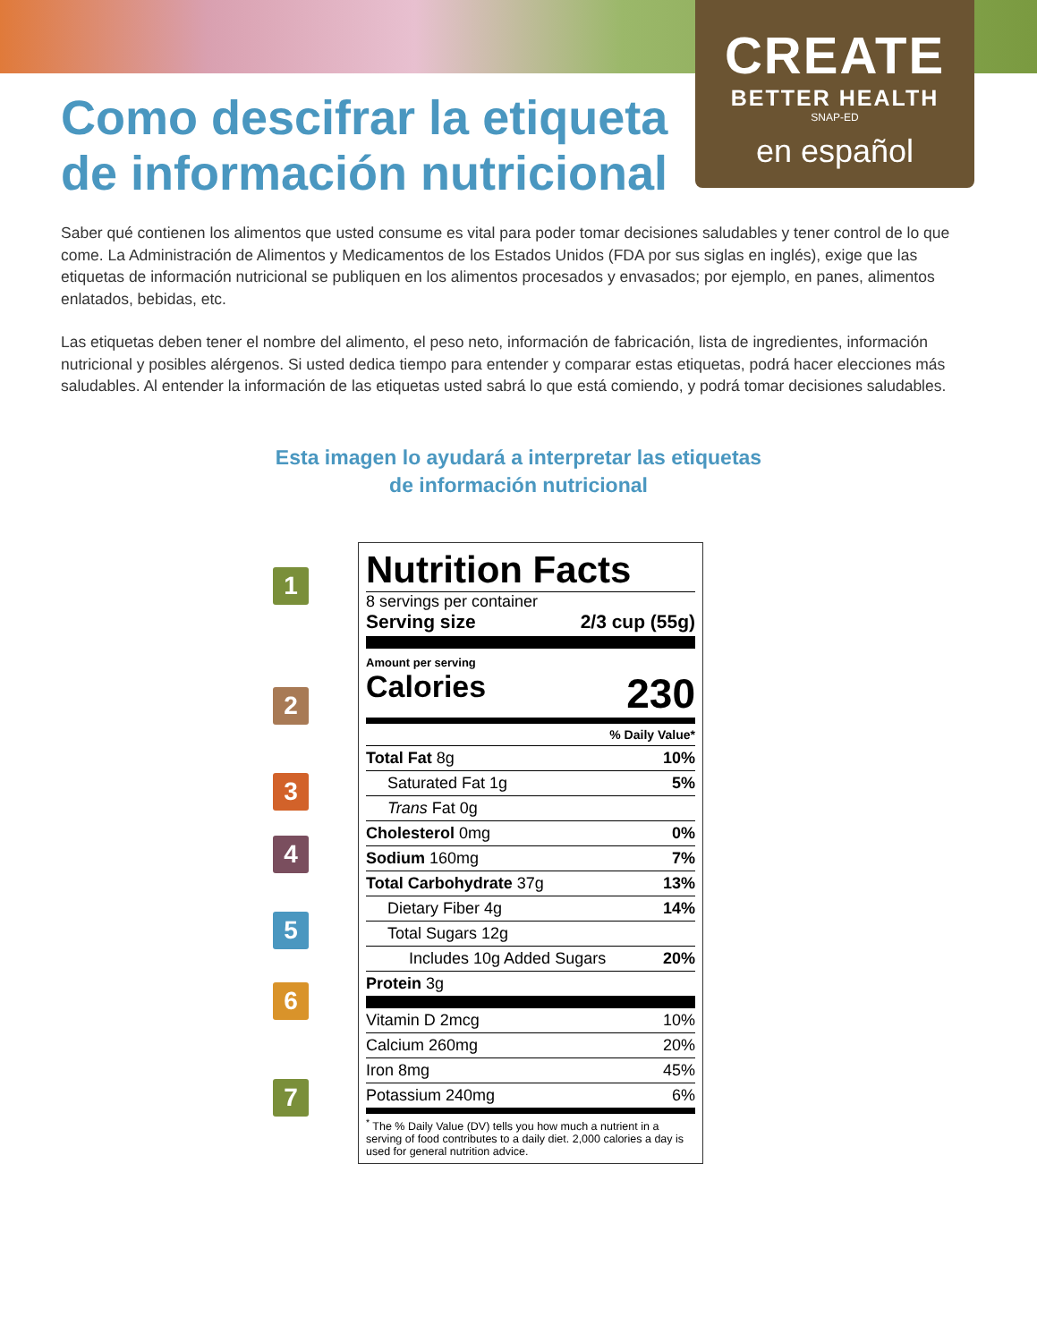CREATE
BETTER HEALTH
SNAP-ED
en español
Como descifrar la etiqueta de información nutricional
Saber qué contienen los alimentos que usted consume es vital para poder tomar decisiones saludables y tener control de lo que come. La Administración de Alimentos y Medicamentos de los Estados Unidos (FDA por sus siglas en inglés), exige que las etiquetas de información nutricional se publiquen en los alimentos procesados y envasados; por ejemplo, en panes, alimentos enlatados, bebidas, etc.
Las etiquetas deben tener el nombre del alimento, el peso neto, información de fabricación, lista de ingredientes, información nutricional y posibles alérgenos. Si usted dedica tiempo para entender y comparar estas etiquetas, podrá hacer elecciones más saludables. Al entender la información de las etiquetas usted sabrá lo que está comiendo, y podrá tomar decisiones saludables.
Esta imagen lo ayudará a interpretar las etiquetas
de información nutricional
1
2
3
4
5
6
7
Nutrition Facts
8 servings per container
Serving size 2/3 cup (55g)
Amount per serving
Calories 230
% Daily Value*
| Total Fat 8g | 10% |
| Saturated Fat 1g | 5% |
| Trans Fat 0g | |
| Cholesterol 0mg | 0% |
| Sodium 160mg | 7% |
| Total Carbohydrate 37g | 13% |
| Dietary Fiber 4g | 14% |
| Total Sugars 12g | |
| Includes 10g Added Sugars | 20% |
| Protein 3g | |
| Vitamin D 2mcg | 10% |
| Calcium 260mg | 20% |
| Iron 8mg | 45% |
| Potassium 240mg | 6% |
<sup>*</sup> The % Daily Value (DV) tells you how much a nutrient in a serving of food contributes to a daily diet. 2,000 calories a day is used for general nutrition advice.